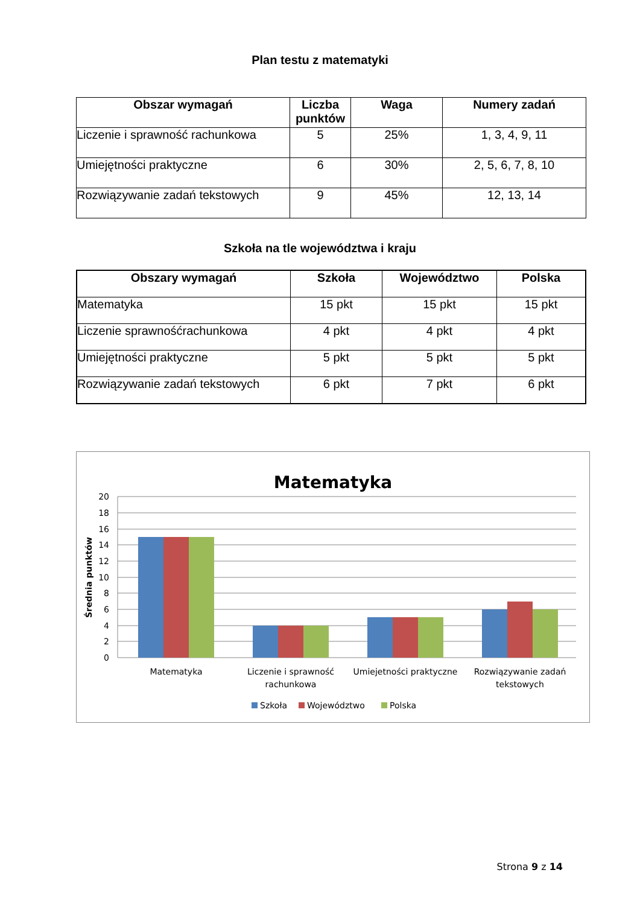Plan testu z matematyki
| Obszar wymagań | Liczba punktów | Waga | Numery zadań |
| --- | --- | --- | --- |
| Liczenie i sprawność rachunkowa | 5 | 25% | 1, 3, 4, 9, 11 |
| Umiejętności praktyczne | 6 | 30% | 2, 5, 6, 7, 8, 10 |
| Rozwiązywanie zadań tekstowych | 9 | 45% | 12, 13, 14 |
Szkoła na tle województwa i kraju
| Obszary wymagań | Szkoła | Województwo | Polska |
| --- | --- | --- | --- |
| Matematyka | 15 pkt | 15 pkt | 15 pkt |
| Liczenie sprawnośćrachunkowa | 4 pkt | 4 pkt | 4 pkt |
| Umiejętności praktyczne | 5 pkt | 5 pkt | 5 pkt |
| Rozwiązywanie zadań tekstowych | 6 pkt | 7 pkt | 6 pkt |
Matematyka
20
18
16
14
12
10
8
6
4
2
0
Średnia punktów
Matematyka
Liczenie i sprawność
rachunkowa
Umiejetności praktyczne
Rozwiązywanie zadań
tekstowych
Szkoła
Województwo
Polska
Strona 9 z 14